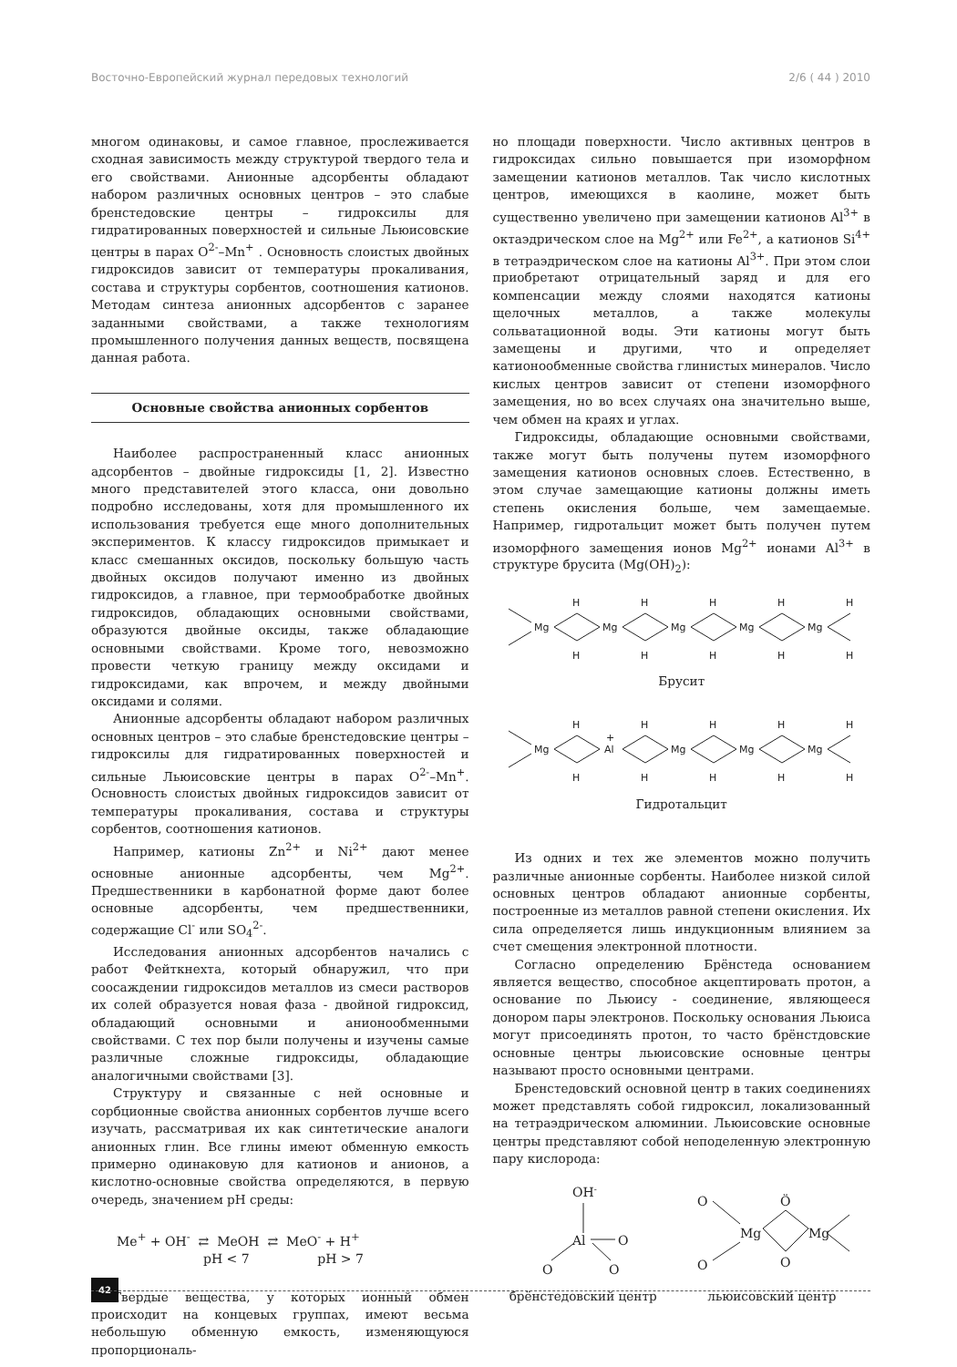Восточно-Европейский журнал передовых технологий 2/6 ( 44 ) 2010
многом одинаковы, и самое главное, прослеживается сходная зависимость между структурой твердого тела и его свойствами. Анионные адсорбенты обладают набором различных основных центров – это слабые бренстедовские центры – гидроксилы для гидратированных поверхностей и сильные Льюисовские центры в парах O<sup>2-</sup>–Mn<sup>+</sup> . Основность слоистых двойных гидроксидов зависит от температуры прокаливания, состава и структуры сорбентов, соотношения катионов. Методам синтеза анионных адсорбентов с заранее заданными свойствами, а также технологиям промышленного получения данных веществ, посвящена данная работа.
Основные свойства анионных сорбентов
Наиболее распространенный класс анионных адсорбентов – двойные гидроксиды [1, 2]. Известно много представителей этого класса, они довольно подробно исследованы, хотя для промышленного их использования требуется еще много дополнительных экспериментов. К классу гидроксидов примыкает и класс смешанных оксидов, поскольку большую часть двойных оксидов получают именно из двойных гидроксидов, а главное, при термообработке двойных гидроксидов, обладающих основными свойствами, образуются двойные оксиды, также обладающие основными свойствами. Кроме того, невозможно провести четкую границу между оксидами и гидроксидами, как впрочем, и между двойными оксидами и солями.
Анионные адсорбенты обладают набором различных основных центров – это слабые бренстедовские центры – гидроксилы для гидратированных поверхностей и сильные Льюисовские центры в парах O<sup>2-</sup>–Mn<sup>+</sup>. Основность слоистых двойных гидроксидов зависит от температуры прокаливания, состава и структуры сорбентов, соотношения катионов.
Например, катионы Zn<sup>2+</sup> и Ni<sup>2+</sup> дают менее основные анионные адсорбенты, чем Mg<sup>2+</sup>. Предшественники в карбонатной форме дают более основные адсорбенты, чем предшественники, содержащие Cl<sup>-</sup> или SO<sub>4</sub><sup>2-</sup>.
Исследования анионных адсорбентов начались с работ Фейткнехта, который обнаружил, что при соосаждении гидроксидов металлов из смеси растворов их солей образуется новая фаза - двойной гидроксид, обладающий основными и анионообменными свойствами. С тех пор были получены и изучены самые различные сложные гидроксиды, обладающие аналогичными свойствами [3].
Структуру и связанные с ней основные и сорбционные свойства анионных сорбентов лучше всего изучать, рассматривая их как синтетические аналоги анионных глин. Все глины имеют обменную емкость примерно одинаковую для катионов и анионов, а кислотно-основные свойства определяются, в первую очередь, значением pH среды:
Me<sup>+</sup> + OH<sup>-</sup> ⇄ MeOH ⇄ MeO<sup>-</sup> + H<sup>+</sup>
pH < 7 pH > 7
Твердые вещества, у которых ионный обмен происходит на концевых группах, имеют весьма небольшую обменную емкость, изменяющуюся пропорциональ-
но площади поверхности. Число активных центров в гидроксидах сильно повышается при изоморфном замещении катионов металлов. Так число кислотных центров, имеющихся в каолине, может быть существенно увеличено при замещении катионов Al<sup>3+</sup> в октаэдрическом слое на Mg<sup>2+</sup> или Fe<sup>2+</sup>, а катионов Si<sup>4+</sup> в тетраэдрическом слое на катионы Al<sup>3+</sup>. При этом слои приобретают отрицательный заряд и для его компенсации между слоями находятся катионы щелочных металлов, а также молекулы сольватационной воды. Эти катионы могут быть замещены и другими, что и определяет катионообменные свойства глинистых минералов. Число кислых центров зависит от степени изоморфного замещения, но во всех случаях она значительно выше, чем обмен на краях и углах.
Гидроксиды, обладающие основными свойствами, также могут быть получены путем изоморфного замещения катионов основных слоев. Естественно, в этом случае замещающие катионы должны иметь степень окисления больше, чем замещаемые. Например, гидротальцит может быть получен путем изоморфного замещения ионов Mg<sup>2+</sup> ионами Al<sup>3+</sup> в структуре брусита (Mg(OH)<sub>2</sub>):
Mg
Mg
Mg
Mg
Mg
H
H
H
H
H
H
H
H
H
H
Брусит
Mg
Al
+
Mg
Mg
Mg
H
H
H
H
H
H
H
H
H
H
Гидротальцит
Из одних и тех же элементов можно получить различные анионные сорбенты. Наиболее низкой силой основных центров обладают анионные сорбенты, построенные из металлов равной степени окисления. Их сила определяется лишь индукционным влиянием за счет смещения электронной плотности.
Согласно определению Брёнстеда основанием является вещество, способное акцептировать протон, а основание по Льюису - соединение, являющееся донором пары электронов. Поскольку основания Льюиса могут присоединять протон, то часто брёнстдовские основные центры льюисовские основные центры называют просто основными центрами.
Бренстедовский основной центр в таких соединениях может представлять собой гидроксил, локализованный на тетраэдрическом алюминии. Льюисовские основные центры представляют собой неподеленную электронную пару кислорода:
OH-
Al
O
O
O
брёнстедовский центр
O
O
Mg
Mg
Ö
O
льюисовский центр
42